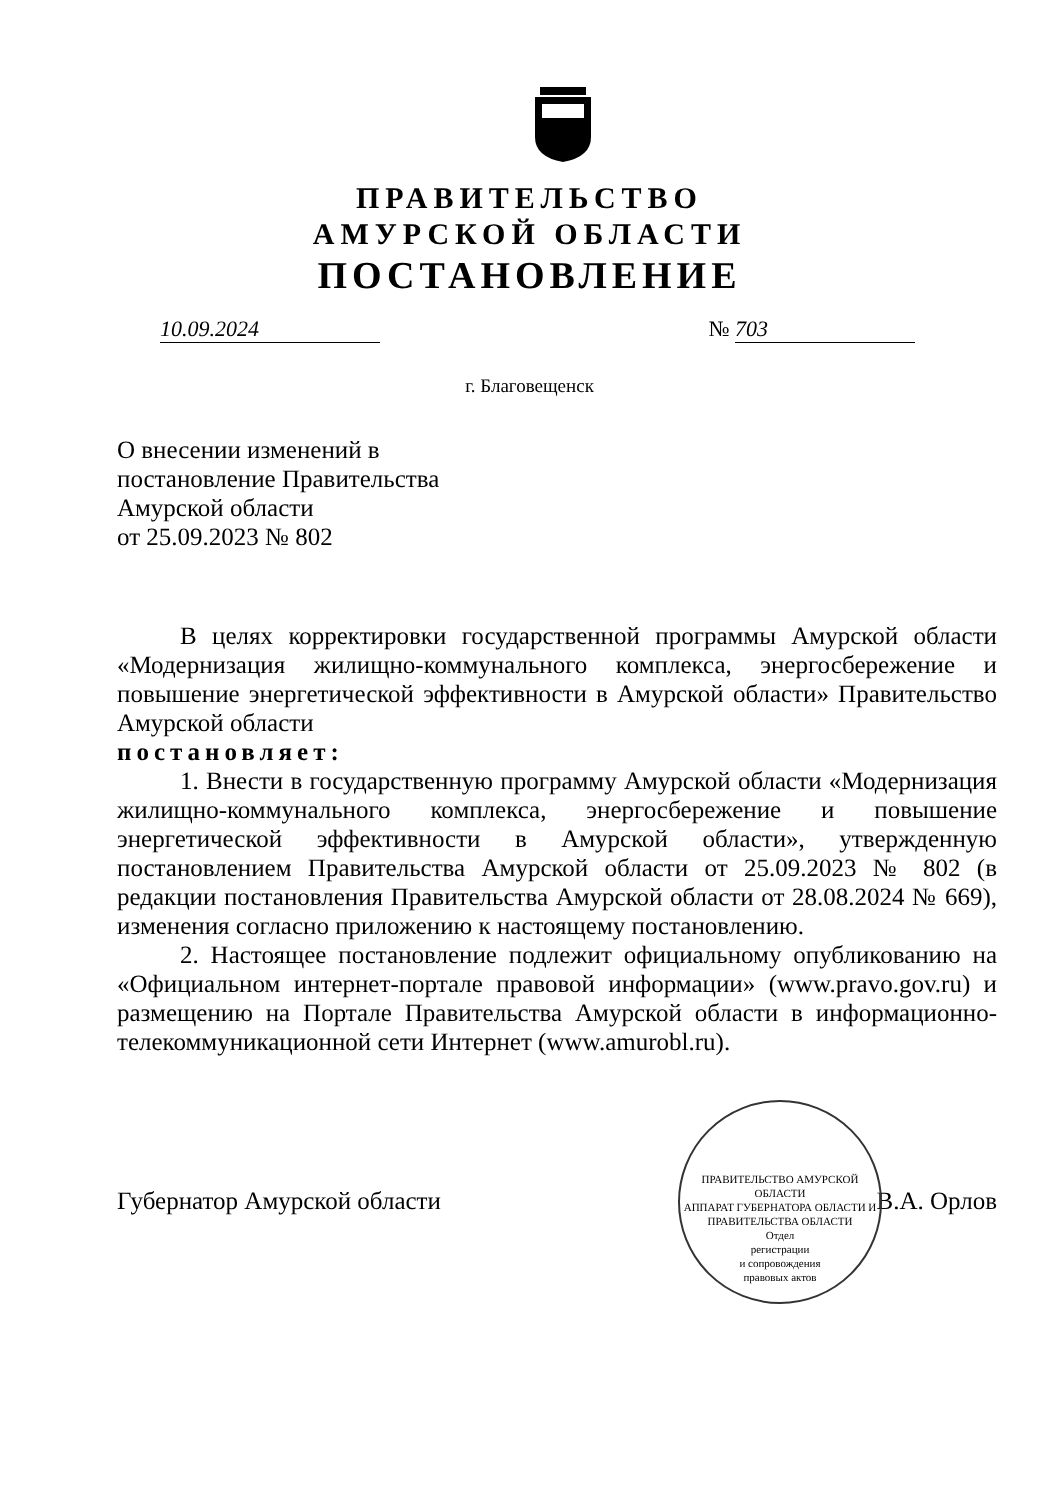ПРАВИТЕЛЬСТВО
АМУРСКОЙ ОБЛАСТИ
ПОСТАНОВЛЕНИЕ
10.09.2024 № 703
г. Благовещенск
О внесении изменений в
постановление Правительства
Амурской области
от 25.09.2023 № 802
В целях корректировки государственной программы Амурской области «Модернизация жилищно-коммунального комплекса, энергосбережение и повышение энергетической эффективности в Амурской области» Правительство Амурской области
постановляет:
1. Внести в государственную программу Амурской области «Модернизация жилищно-коммунального комплекса, энергосбережение и повышение энергетической эффективности в Амурской области», утвержденную постановлением Правительства Амурской области от 25.09.2023 № 802 (в редакции постановления Правительства Амурской области от 28.08.2024 № 669), изменения согласно приложению к настоящему постановлению.
2. Настоящее постановление подлежит официальному опубликованию на «Официальном интернет-портале правовой информации» (www.pravo.gov.ru) и размещению на Портале Правительства Амурской области в информационно-телекоммуникационной сети Интернет (www.amurobl.ru).
Губернатор Амурской области В.А. Орлов
ПРАВИТЕЛЬСТВО АМУРСКОЙ ОБЛАСТИ
АППАРАТ ГУБЕРНАТОРА ОБЛАСТИ И ПРАВИТЕЛЬСТВА ОБЛАСТИ
Отдел
регистрации
и сопровождения
правовых актов